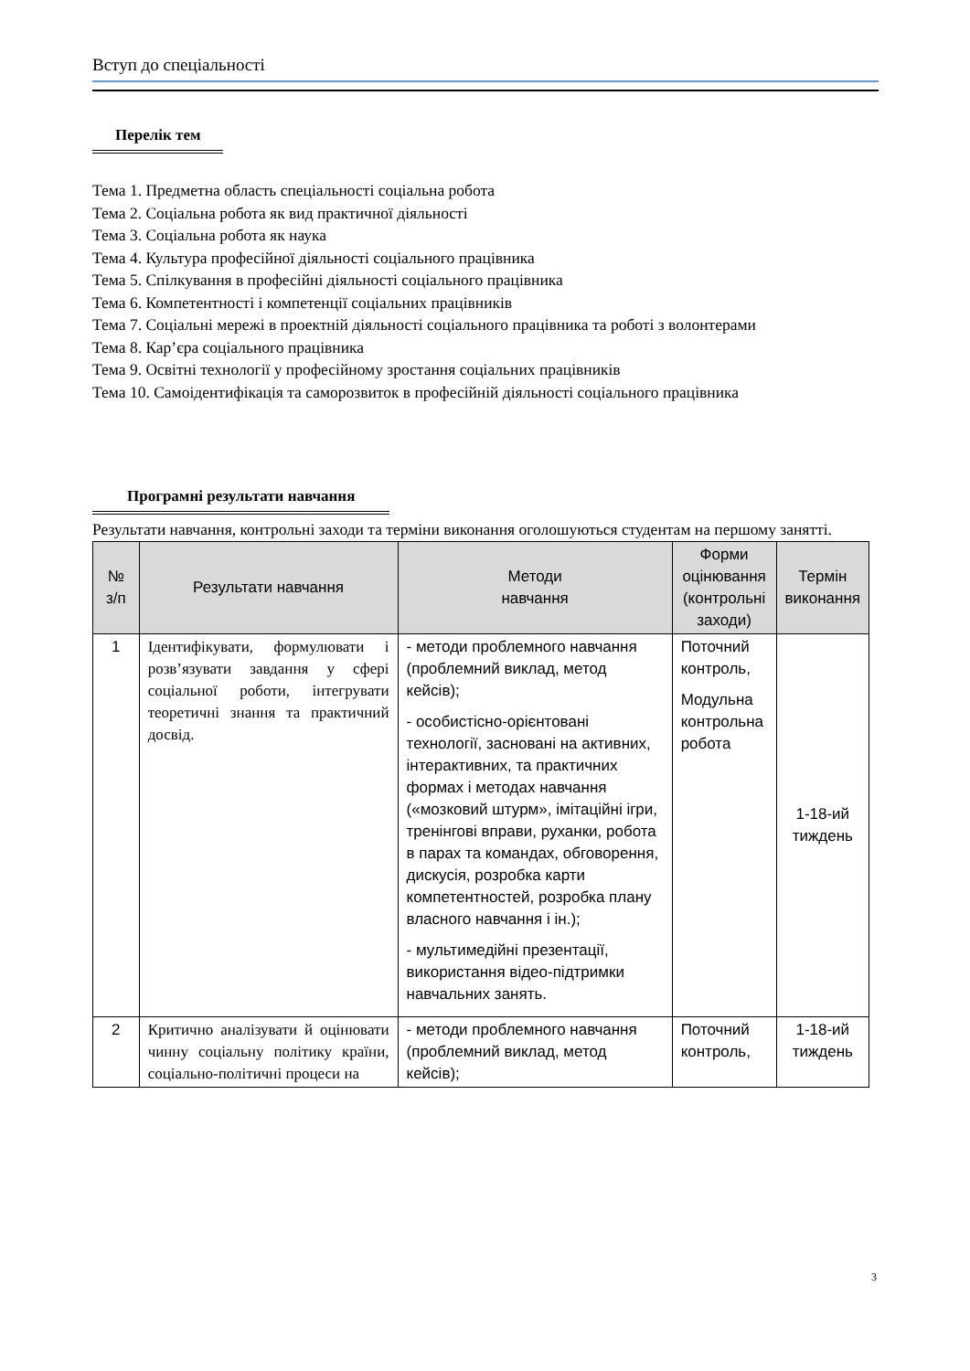Вступ до спеціальності
Перелік тем
Тема 1. Предметна область спеціальності соціальна робота
Тема 2. Соціальна робота як вид практичної діяльності
Тема 3. Соціальна робота як наука
Тема 4. Культура професійної діяльності соціального працівника
Тема 5. Спілкування в професійні діяльності соціального працівника
Тема 6. Компетентності і компетенції соціальних працівників
Тема 7. Соціальні мережі в проектній діяльності соціального працівника та роботі з волонтерами
Тема 8. Кар’єра соціального працівника
Тема 9. Освітні технології у професійному зростання соціальних працівників
Тема 10. Самоідентифікація та саморозвиток в професійній діяльності соціального працівника
Програмні результати навчання
Результати навчання, контрольні заходи та терміни виконання оголошуються студентам на першому занятті.
| № з/п | Результати навчання | Методи навчання | Форми оцінювання (контрольні заходи) | Термін виконання |
| --- | --- | --- | --- | --- |
| 1 | Ідентифікувати, формулювати і розв’язувати завдання у сфері соціальної роботи, інтегрувати теоретичні знання та практичний досвід. | - методи проблемного навчання (проблемний виклад, метод кейсів); - особистісно-орієнтовані технології, засновані на активних, інтерактивних, та практичних формах і методах навчання («мозковий штурм», імітаційні ігри, тренінгові вправи, руханки, робота в парах та командах, обговорення, дискусія, розробка карти компетентностей, розробка плану власного навчання і ін.); - мультимедійні презентації, використання відео-підтримки навчальних занять. | Поточний контроль, Модульна контрольна робота | 1-18-ий тиждень |
| 2 | Критично аналізувати й оцінювати чинну соціальну політику країни, соціально-політичні процеси на | - методи проблемного навчання (проблемний виклад, метод кейсів); | Поточний контроль, | 1-18-ий тиждень |
3